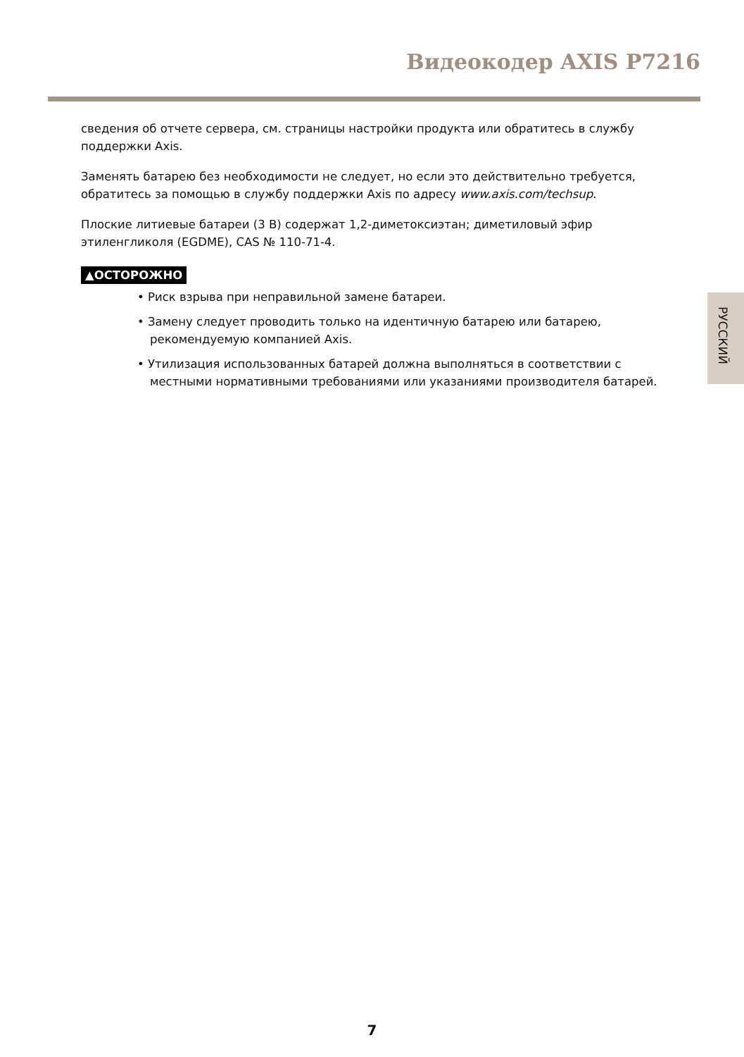Видеокодер AXIS P7216
сведения об отчете сервера, см. страницы настройки продукта или обратитесь в службу поддержки Axis.
Заменять батарею без необходимости не следует, но если это действительно требуется, обратитесь за помощью в службу поддержки Axis по адресу www.axis.com/techsup.
Плоские литиевые батареи (3 В) содержат 1,2-диметоксиэтан; диметиловый эфир этиленгликоля (EGDME), CAS № 110-71-4.
▲ОСТОРОЖНО
• Риск взрыва при неправильной замене батареи.
• Замену следует проводить только на идентичную батарею или батарею, рекомендуемую компанией Axis.
• Утилизация использованных батарей должна выполняться в соответствии с местными нормативными требованиями или указаниями производителя батарей.
РУССКИЙ
7